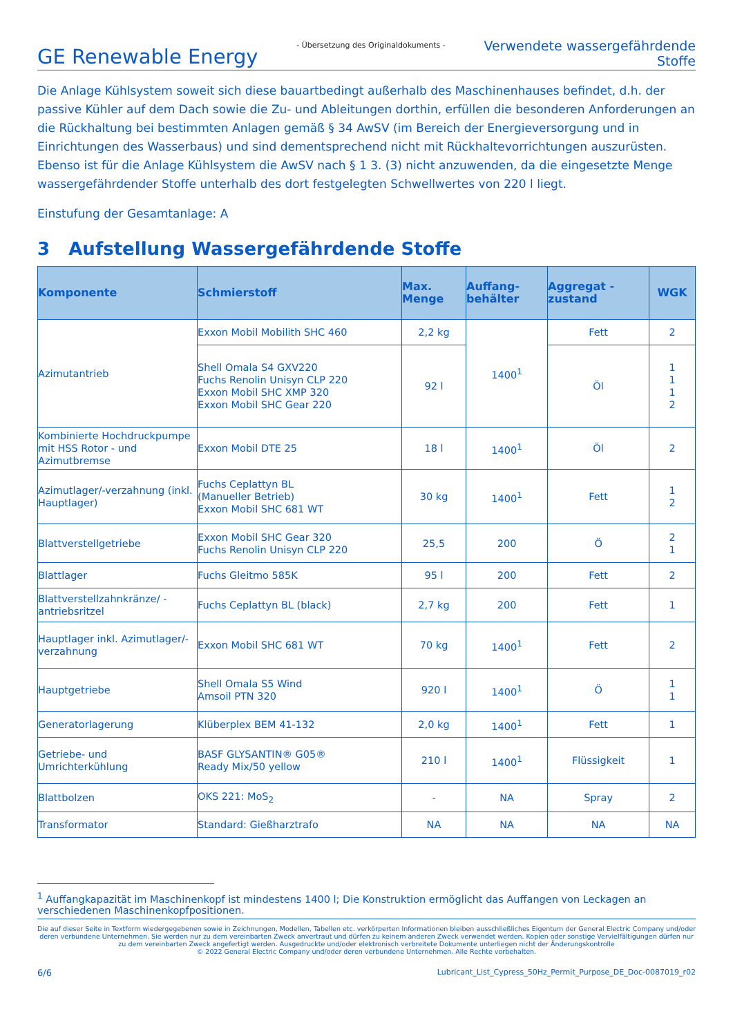GE Renewable Energy
- Übersetzung des Originaldokuments -
Verwendete wassergefährdende
Stoffe
Die Anlage Kühlsystem soweit sich diese bauartbedingt außerhalb des Maschinenhauses befindet, d.h. der passive Kühler auf dem Dach sowie die Zu- und Ableitungen dorthin, erfüllen die besonderen Anforderungen an die Rückhaltung bei bestimmten Anlagen gemäß § 34 AwSV (im Bereich der Energieversorgung und in Einrichtungen des Wasserbaus) und sind dementsprechend nicht mit Rückhaltevorrichtungen auszurüsten. Ebenso ist für die Anlage Kühlsystem die AwSV nach § 1 3. (3) nicht anzuwenden, da die eingesetzte Menge wassergefährdender Stoffe unterhalb des dort festgelegten Schwellwertes von 220 l liegt.
Einstufung der Gesamtanlage: A
3 Aufstellung Wassergefährdende Stoffe
| Komponente | Schmierstoff | Max. Menge | Auffang- behälter | Aggregat - zustand | WGK |
| --- | --- | --- | --- | --- | --- |
| Azimutantrieb | Exxon Mobil Mobilith SHC 460 | 2,2 kg | 1400<sup>1</sup> | Fett | 2 |
| | Shell Omala S4 GXV220 Fuchs Renolin Unisyn CLP 220 Exxon Mobil SHC XMP 320 Exxon Mobil SHC Gear 220 | 92 l | | Öl | 1 1 1 2 |
| Kombinierte Hochdruckpumpe mit HSS Rotor - und Azimutbremse | Exxon Mobil DTE 25 | 18 l | 1400<sup>1</sup> | Öl | 2 |
| Azimutlager/-verzahnung (inkl. Hauptlager) | Fuchs Ceplattyn BL (Manueller Betrieb) Exxon Mobil SHC 681 WT | 30 kg | 1400<sup>1</sup> | Fett | 1 2 |
| Blattverstellgetriebe | Exxon Mobil SHC Gear 320 Fuchs Renolin Unisyn CLP 220 | 25,5 | 200 | Ö | 2 1 |
| Blattlager | Fuchs Gleitmo 585K | 95 l | 200 | Fett | 2 |
| Blattverstellzahnkränze/ -antriebsritzel | Fuchs Ceplattyn BL (black) | 2,7 kg | 200 | Fett | 1 |
| Hauptlager inkl. Azimutlager/-verzahnung | Exxon Mobil SHC 681 WT | 70 kg | 1400<sup>1</sup> | Fett | 2 |
| Hauptgetriebe | Shell Omala S5 Wind Amsoil PTN 320 | 920 l | 1400<sup>1</sup> | Ö | 1 1 |
| Generatorlagerung | Klüberplex BEM 41-132 | 2,0 kg | 1400<sup>1</sup> | Fett | 1 |
| Getriebe- und Umrichterkühlung | BASF GLYSANTIN® G05® Ready Mix/50 yellow | 210 l | 1400<sup>1</sup> | Flüssigkeit | 1 |
| Blattbolzen | OKS 221: MoS<sub>2</sub> | - | NA | Spray | 2 |
| Transformator | Standard: Gießharztrafo | NA | NA | NA | NA |
<sup>1</sup> Auffangkapazität im Maschinenkopf ist mindestens 1400 l; Die Konstruktion ermöglicht das Auffangen von Leckagen an verschiedenen Maschinenkopfpositionen.
Die auf dieser Seite in Textform wiedergegebenen sowie in Zeichnungen, Modellen, Tabellen etc. verkörperten Informationen bleiben ausschließliches Eigentum der General Electric Company und/oder deren verbundene Unternehmen. Sie werden nur zu dem vereinbarten Zweck anvertraut und dürfen zu keinem anderen Zweck verwendet werden. Kopien oder sonstige Vervielfältigungen dürfen nur zu dem vereinbarten Zweck angefertigt werden. Ausgedruckte und/oder elektronisch verbreitete Dokumente unterliegen nicht der Änderungskontrolle
© 2022 General Electric Company und/oder deren verbundene Unternehmen. Alle Rechte vorbehalten.
6/6 Lubricant_List_Cypress_50Hz_Permit_Purpose_DE_Doc-0087019_r02